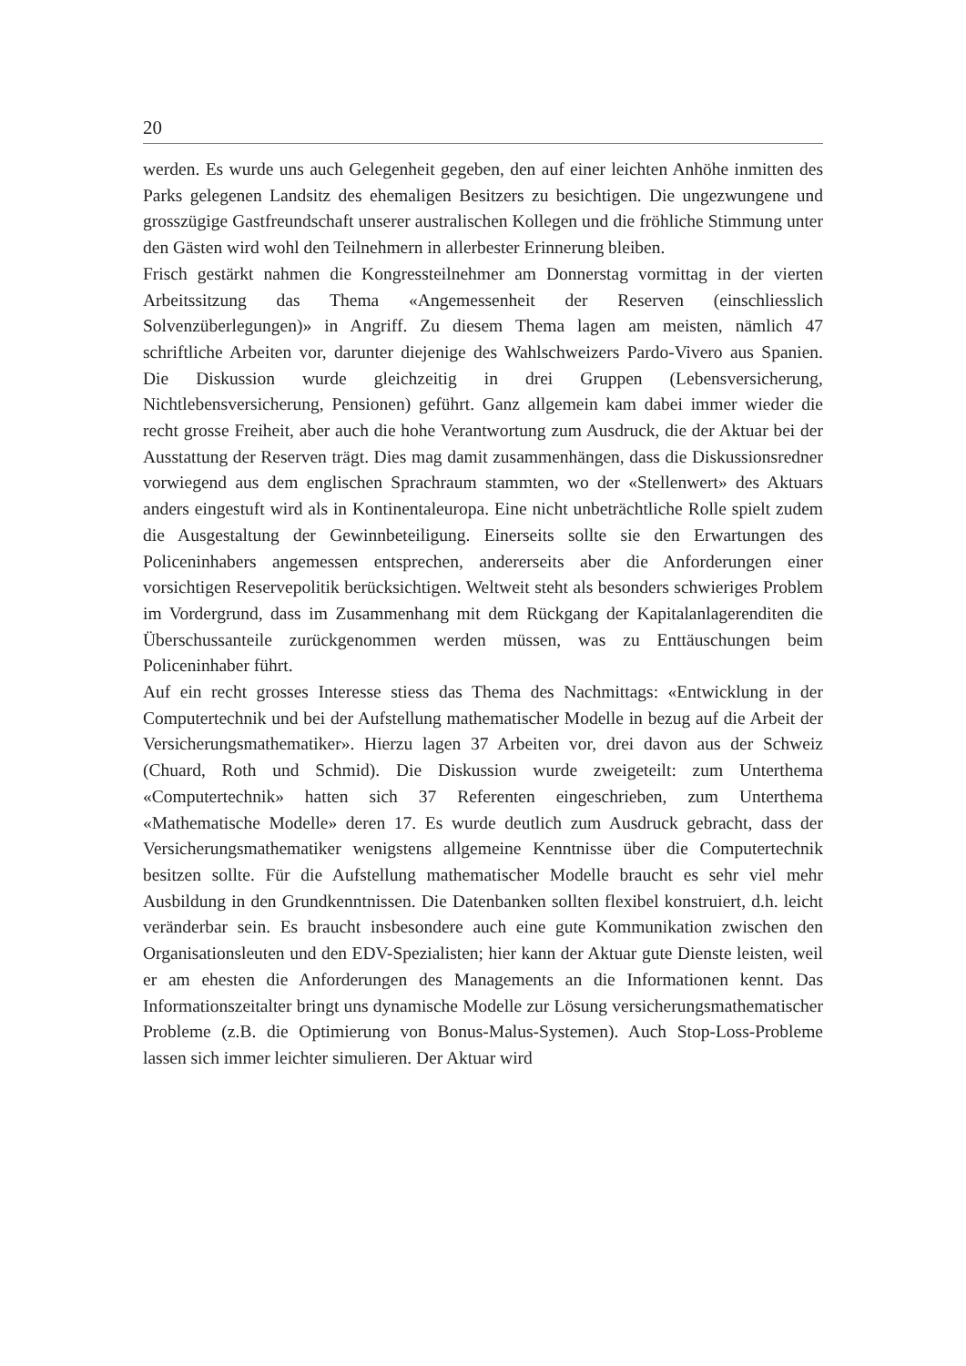20
werden. Es wurde uns auch Gelegenheit gegeben, den auf einer leichten Anhöhe inmitten des Parks gelegenen Landsitz des ehemaligen Besitzers zu besichtigen. Die ungezwungene und grosszügige Gastfreundschaft unserer australischen Kollegen und die fröhliche Stimmung unter den Gästen wird wohl den Teilnehmern in allerbester Erinnerung bleiben.
Frisch gestärkt nahmen die Kongressteilnehmer am Donnerstag vormittag in der vierten Arbeitssitzung das Thema «Angemessenheit der Reserven (einschliesslich Solvenzüberlegungen)» in Angriff. Zu diesem Thema lagen am meisten, nämlich 47 schriftliche Arbeiten vor, darunter diejenige des Wahlschweizers Pardo-Vivero aus Spanien. Die Diskussion wurde gleichzeitig in drei Gruppen (Lebensversicherung, Nichtlebensversicherung, Pensionen) geführt. Ganz allgemein kam dabei immer wieder die recht grosse Freiheit, aber auch die hohe Verantwortung zum Ausdruck, die der Aktuar bei der Ausstattung der Reserven trägt. Dies mag damit zusammenhängen, dass die Diskussionsredner vorwiegend aus dem englischen Sprachraum stammten, wo der «Stellenwert» des Aktuars anders eingestuft wird als in Kontinentaleuropa. Eine nicht unbeträchtliche Rolle spielt zudem die Ausgestaltung der Gewinnbeteiligung. Einerseits sollte sie den Erwartungen des Policeninhabers angemessen entsprechen, andererseits aber die Anforderungen einer vorsichtigen Reservepolitik berücksichtigen. Weltweit steht als besonders schwieriges Problem im Vordergrund, dass im Zusammenhang mit dem Rückgang der Kapitalanlagerenditen die Überschussanteile zurückgenommen werden müssen, was zu Enttäuschungen beim Policeninhaber führt.
Auf ein recht grosses Interesse stiess das Thema des Nachmittags: «Entwicklung in der Computertechnik und bei der Aufstellung mathematischer Modelle in bezug auf die Arbeit der Versicherungsmathematiker». Hierzu lagen 37 Arbeiten vor, drei davon aus der Schweiz (Chuard, Roth und Schmid). Die Diskussion wurde zweigeteilt: zum Unterthema «Computertechnik» hatten sich 37 Referenten eingeschrieben, zum Unterthema «Mathematische Modelle» deren 17. Es wurde deutlich zum Ausdruck gebracht, dass der Versicherungsmathematiker wenigstens allgemeine Kenntnisse über die Computertechnik besitzen sollte. Für die Aufstellung mathematischer Modelle braucht es sehr viel mehr Ausbildung in den Grundkenntnissen. Die Datenbanken sollten flexibel konstruiert, d.h. leicht veränderbar sein. Es braucht insbesondere auch eine gute Kommunikation zwischen den Organisationsleuten und den EDV-Spezialisten; hier kann der Aktuar gute Dienste leisten, weil er am ehesten die Anforderungen des Managements an die Informationen kennt. Das Informationszeitalter bringt uns dynamische Modelle zur Lösung versicherungsmathematischer Probleme (z.B. die Optimierung von Bonus-Malus-Systemen). Auch Stop-Loss-Probleme lassen sich immer leichter simulieren. Der Aktuar wird